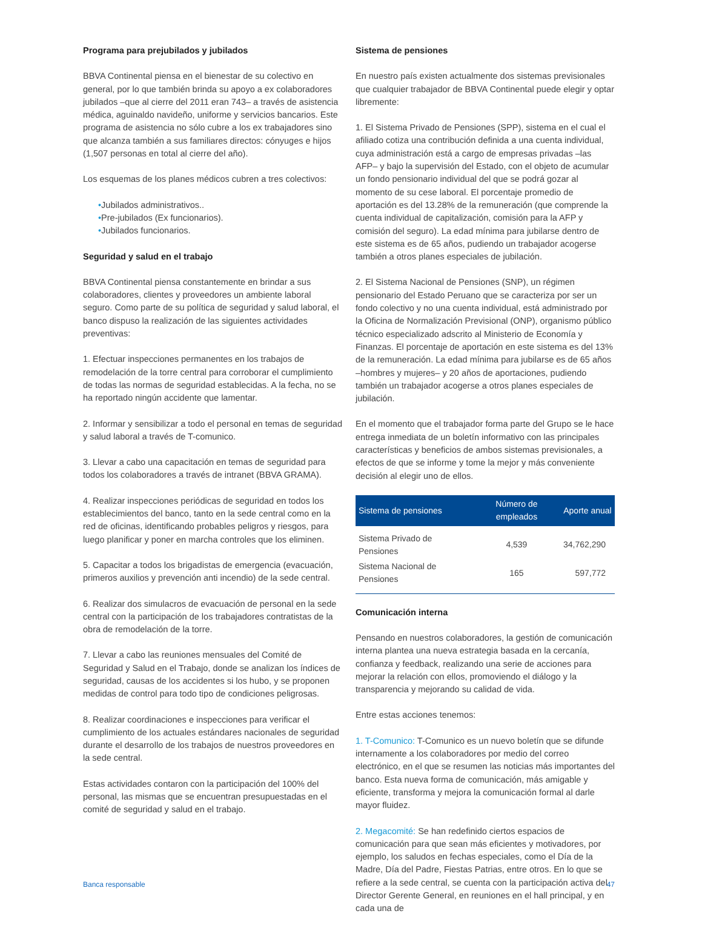Programa para prejubilados y jubilados
BBVA Continental piensa en el bienestar de su colectivo en general, por lo que también brinda su apoyo a ex colaboradores jubilados –que al cierre del 2011 eran 743– a través de asistencia médica, aguinaldo navideño, uniforme y servicios bancarios. Este programa de asistencia no sólo cubre a los ex trabajadores sino que alcanza también a sus familiares directos: cónyuges e hijos (1,507 personas en total al cierre del año).
Los esquemas de los planes médicos cubren a tres colectivos:
•Jubilados administrativos..
•Pre-jubilados (Ex funcionarios).
•Jubilados funcionarios.
Seguridad y salud en el trabajo
BBVA Continental piensa constantemente en brindar a sus colaboradores, clientes y proveedores un ambiente laboral seguro. Como parte de su política de seguridad y salud laboral, el banco dispuso la realización de las siguientes actividades preventivas:
1. Efectuar inspecciones permanentes en los trabajos de remodelación de la torre central para corroborar el cumplimiento de todas las normas de seguridad establecidas. A la fecha, no se ha reportado ningún accidente que lamentar.
2. Informar y sensibilizar a todo el personal en temas de seguridad y salud laboral a través de T-comunico.
3. Llevar a cabo una capacitación en temas de seguridad para todos los colaboradores a través de intranet (BBVA GRAMA).
4. Realizar inspecciones periódicas de seguridad en todos los establecimientos del banco, tanto en la sede central como en la red de oficinas, identificando probables peligros y riesgos, para luego planificar y poner en marcha controles que los eliminen.
5. Capacitar a todos los brigadistas de emergencia (evacuación, primeros auxilios y prevención anti incendio) de la sede central.
6. Realizar dos simulacros de evacuación de personal en la sede central con la participación de los trabajadores contratistas de la obra de remodelación de la torre.
7. Llevar a cabo las reuniones mensuales del Comité de Seguridad y Salud en el Trabajo, donde se analizan los índices de seguridad, causas de los accidentes si los hubo, y se proponen medidas de control para todo tipo de condiciones peligrosas.
8. Realizar coordinaciones e inspecciones para verificar el cumplimiento de los actuales estándares nacionales de seguridad durante el desarrollo de los trabajos de nuestros proveedores en la sede central.
Estas actividades contaron con la participación del 100% del personal, las mismas que se encuentran presupuestadas en el comité de seguridad y salud en el trabajo.
Sistema de pensiones
En nuestro país existen actualmente dos sistemas previsionales que cualquier trabajador de BBVA Continental puede elegir y optar libremente:
1. El Sistema Privado de Pensiones (SPP), sistema en el cual el afiliado cotiza una contribución definida a una cuenta individual, cuya administración está a cargo de empresas privadas –las AFP– y bajo la supervisión del Estado, con el objeto de acumular un fondo pensionario individual del que se podrá gozar al momento de su cese laboral. El porcentaje promedio de aportación es del 13.28% de la remuneración (que comprende la cuenta individual de capitalización, comisión para la AFP y comisión del seguro). La edad mínima para jubilarse dentro de este sistema es de 65 años, pudiendo un trabajador acogerse también a otros planes especiales de jubilación.
2. El Sistema Nacional de Pensiones (SNP), un régimen pensionario del Estado Peruano que se caracteriza por ser un fondo colectivo y no una cuenta individual, está administrado por la Oficina de Normalización Previsional (ONP), organismo público técnico especializado adscrito al Ministerio de Economía y Finanzas. El porcentaje de aportación en este sistema es del 13% de la remuneración. La edad mínima para jubilarse es de 65 años –hombres y mujeres– y 20 años de aportaciones, pudiendo también un trabajador acogerse a otros planes especiales de jubilación.
En el momento que el trabajador forma parte del Grupo se le hace entrega inmediata de un boletín informativo con las principales características y beneficios de ambos sistemas previsionales, a efectos de que se informe y tome la mejor y más conveniente decisión al elegir uno de ellos.
| Sistema de pensiones | Número de empleados | Aporte anual |
| --- | --- | --- |
| Sistema Privado de Pensiones | 4,539 | 34,762,290 |
| Sistema Nacional de Pensiones | 165 | 597,772 |
Comunicación interna
Pensando en nuestros colaboradores, la gestión de comunicación interna plantea una nueva estrategia basada en la cercanía, confianza y feedback, realizando una serie de acciones para mejorar la relación con ellos, promoviendo el diálogo y la transparencia y mejorando su calidad de vida.
Entre estas acciones tenemos:
1. T-Comunico: T-Comunico es un nuevo boletín que se difunde internamente a los colaboradores por medio del correo electrónico, en el que se resumen las noticias más importantes del banco. Esta nueva forma de comunicación, más amigable y eficiente, transforma y mejora la comunicación formal al darle mayor fluidez.
2. Megacomité: Se han redefinido ciertos espacios de comunicación para que sean más eficientes y motivadores, por ejemplo, los saludos en fechas especiales, como el Día de la Madre, Día del Padre, Fiestas Patrias, entre otros. En lo que se refiere a la sede central, se cuenta con la participación activa del Director Gerente General, en reuniones en el hall principal, y en cada una de
Banca responsable 47